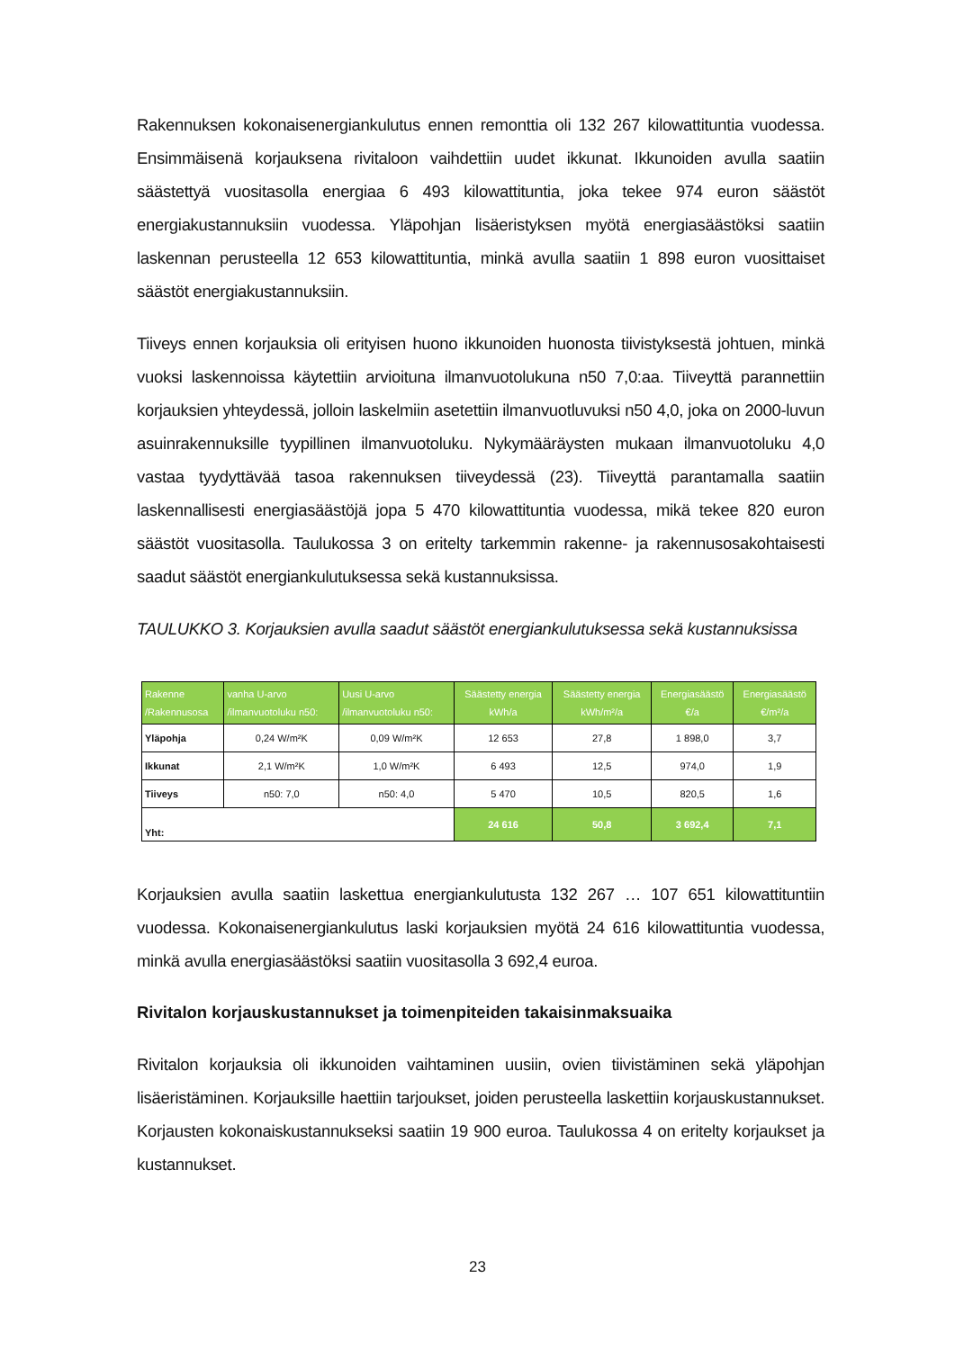Rakennuksen kokonaisenergiankulutus ennen remonttia oli 132 267 kilowattituntia vuodessa. Ensimmäisenä korjauksena rivitaloon vaihdettiin uudet ikkunat. Ikkunoiden avulla saatiin säästettyä vuositasolla energiaa 6 493 kilowattituntia, joka tekee 974 euron säästöt energiakustannuksiin vuodessa. Yläpohjan lisäeristyksen myötä energiasäästöksi saatiin laskennan perusteella 12 653 kilowattituntia, minkä avulla saatiin 1 898 euron vuosittaiset säästöt energiakustannuksiin.
Tiiveys ennen korjauksia oli erityisen huono ikkunoiden huonosta tiivistyksestä johtuen, minkä vuoksi laskennoissa käytettiin arvioituna ilmanvuotolukuna n50 7,0:aa. Tiiveyttä parannettiin korjauksien yhteydessä, jolloin laskelmiin asetettiin ilmanvuotluvuksi n50 4,0, joka on 2000-luvun asuinrakennuksille tyypillinen ilmanvuotoluku. Nykymääräysten mukaan ilmanvuotoluku 4,0 vastaa tyydyttävää tasoa rakennuksen tiiveydessä (23). Tiiveyttä parantamalla saatiin laskennallisesti energiasäästöjä jopa 5 470 kilowattituntia vuodessa, mikä tekee 820 euron säästöt vuositasolla. Taulukossa 3 on eritelty tarkemmin rakenne- ja rakennusosakohtaisesti saadut säästöt energiankulutuksessa sekä kustannuksissa.
TAULUKKO 3. Korjauksien avulla saadut säästöt energiankulutuksessa sekä kustannuksissa
| Rakenne /Rakennusosa | vanha U-arvo /ilmanvuotoluku n50: | Uusi U-arvo /ilmanvuotoluku n50: | Säästetty energia kWh/a | Säästetty energia kWh/m²/a | Energiasäästö €/a | Energiasäästö €/m²/a |
| --- | --- | --- | --- | --- | --- | --- |
| Yläpohja | 0,24 W/m²K | 0,09 W/m²K | 12 653 | 27,8 | 1 898,0 | 3,7 |
| Ikkunat | 2,1 W/m²K | 1,0 W/m²K | 6 493 | 12,5 | 974,0 | 1,9 |
| Tiiveys | n50: 7,0 | n50: 4,0 | 5 470 | 10,5 | 820,5 | 1,6 |
| Yht: | | | 24 616 | 50,8 | 3 692,4 | 7,1 |
Korjauksien avulla saatiin laskettua energiankulutusta 132 267 … 107 651 kilowattituntiin vuodessa. Kokonaisenergiankulutus laski korjauksien myötä 24 616 kilowattituntia vuodessa, minkä avulla energiasäästöksi saatiin vuositasolla 3 692,4 euroa.
Rivitalon korjauskustannukset ja toimenpiteiden takaisinmaksuaika
Rivitalon korjauksia oli ikkunoiden vaihtaminen uusiin, ovien tiivistäminen sekä yläpohjan lisäeristäminen. Korjauksille haettiin tarjoukset, joiden perusteella laskettiin korjauskustannukset. Korjausten kokonaiskustannukseksi saatiin 19 900 euroa. Taulukossa 4 on eritelty korjaukset ja kustannukset.
23